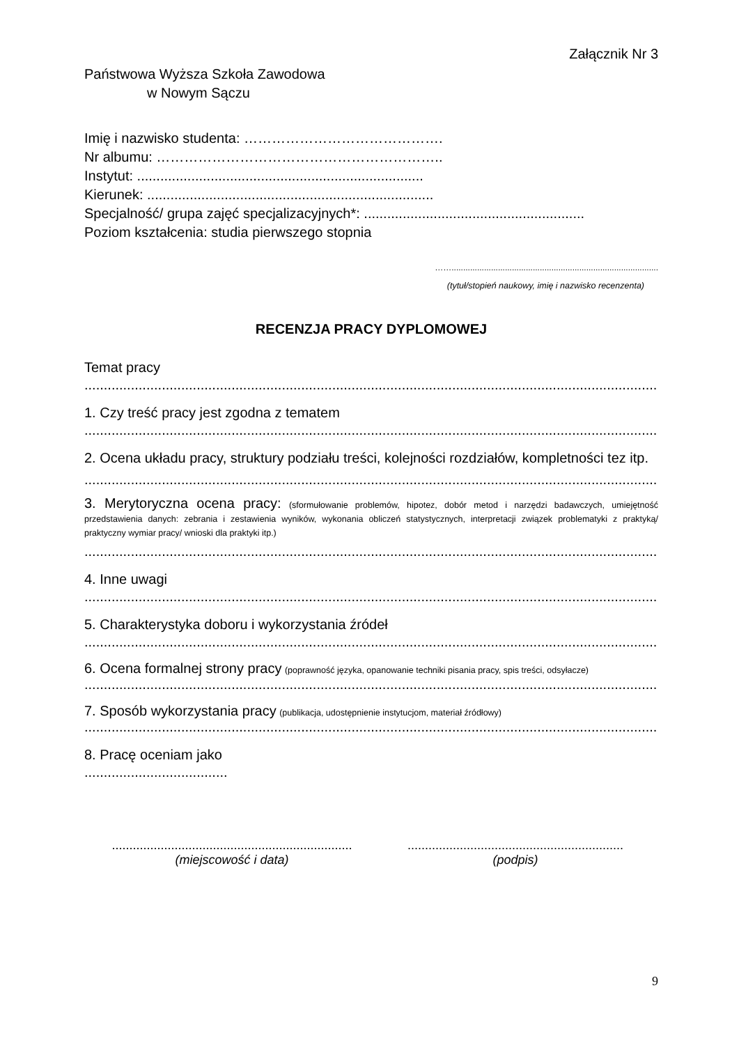Załącznik Nr 3
Państwowa Wyższa Szkoła Zawodowa
w Nowym Sączu
Imię i nazwisko studenta: …………………………………….
Nr albumu: ……………………………………………………..
Instytut: ..........................................................................
Kierunek: ..........................................................................
Specjalność/ grupa zajęć specjalizacyjnych*: .........................................................
Poziom kształcenia: studia pierwszego stopnia
…….........................................................................................
(tytuł/stopień naukowy, imię i nazwisko recenzenta)
RECENZJA PRACY DYPLOMOWEJ
Temat pracy
....................................................................................................................................................
1. Czy treść pracy jest zgodna z tematem
....................................................................................................................................................
2. Ocena układu pracy, struktury podziału treści, kolejności rozdziałów, kompletności tez itp.
....................................................................................................................................................
3. Merytoryczna ocena pracy: (sformułowanie problemów, hipotez, dobór metod i narzędzi badawczych, umiejętność przedstawienia danych: zebrania i zestawienia wyników, wykonania obliczeń statystycznych, interpretacji związek problematyki z praktyką/ praktyczny wymiar pracy/ wnioski dla praktyki itp.)
....................................................................................................................................................
4. Inne uwagi
....................................................................................................................................................
5. Charakterystyka doboru i wykorzystania źródeł
....................................................................................................................................................
6. Ocena formalnej strony pracy (poprawność języka, opanowanie techniki pisania pracy, spis treści, odsyłacze)
....................................................................................................................................................
7. Sposób wykorzystania pracy (publikacja, udostępnienie instytucjom, materiał źródłowy)
....................................................................................................................................................
8. Pracę oceniam jako
.....................................
.....................................................................
(miejscowość i data)
..............................................................
(podpis)
9